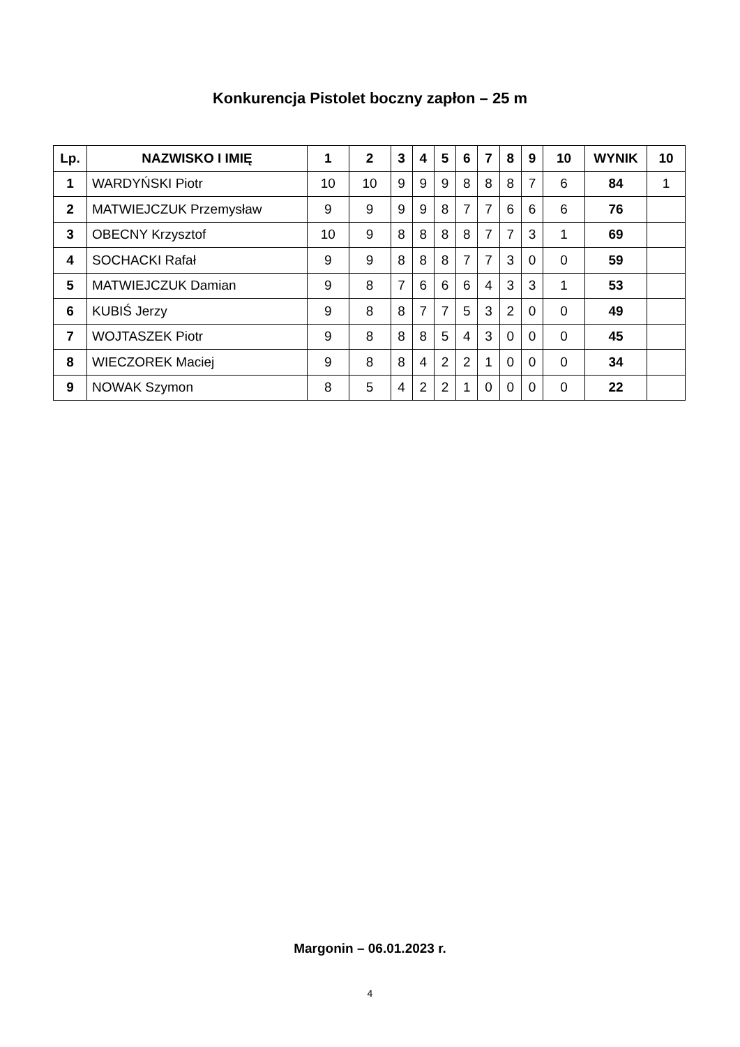Konkurencja Pistolet boczny zapłon – 25 m
| Lp. | NAZWISKO I IMIĘ | 1 | 2 | 3 | 4 | 5 | 6 | 7 | 8 | 9 | 10 | WYNIK | 10 |
| --- | --- | --- | --- | --- | --- | --- | --- | --- | --- | --- | --- | --- | --- |
| 1 | WARDYŃSKI Piotr | 10 | 10 | 9 | 9 | 9 | 8 | 8 | 8 | 7 | 6 | 84 | 1 |
| 2 | MATWIEJCZUK Przemysław | 9 | 9 | 9 | 9 | 8 | 7 | 7 | 6 | 6 | 6 | 76 | |
| 3 | OBECNY Krzysztof | 10 | 9 | 8 | 8 | 8 | 8 | 7 | 7 | 3 | 1 | 69 | |
| 4 | SOCHACKI Rafał | 9 | 9 | 8 | 8 | 8 | 7 | 7 | 3 | 0 | 0 | 59 | |
| 5 | MATWIEJCZUK Damian | 9 | 8 | 7 | 6 | 6 | 6 | 4 | 3 | 3 | 1 | 53 | |
| 6 | KUBIŚ Jerzy | 9 | 8 | 8 | 7 | 7 | 5 | 3 | 2 | 0 | 0 | 49 | |
| 7 | WOJTASZEK Piotr | 9 | 8 | 8 | 8 | 5 | 4 | 3 | 0 | 0 | 0 | 45 | |
| 8 | WIECZOREK Maciej | 9 | 8 | 8 | 4 | 2 | 2 | 1 | 0 | 0 | 0 | 34 | |
| 9 | NOWAK Szymon | 8 | 5 | 4 | 2 | 2 | 1 | 0 | 0 | 0 | 0 | 22 | |
Margonin – 06.01.2023 r.
4